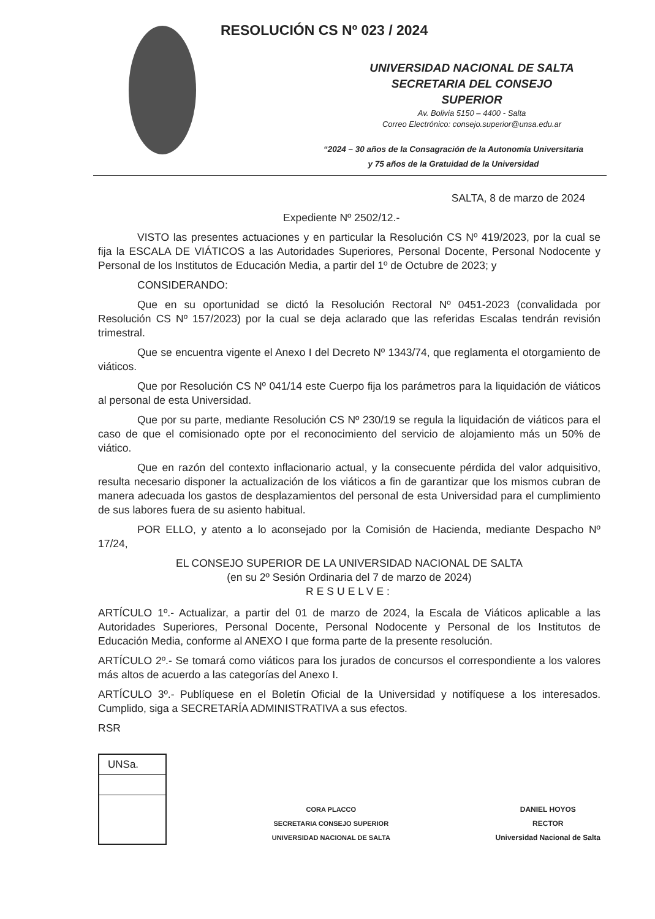RESOLUCIÓN CS Nº 023 / 2024
UNIVERSIDAD NACIONAL DE SALTA
SECRETARIA DEL CONSEJO
SUPERIOR
Av. Bolivia 5150 – 4400 - Salta
Correo Electrónico: consejo.superior@unsa.edu.ar
“2024 – 30 años de la Consagración de la Autonomía Universitaria
y 75 años de la Gratuidad de la Universidad
SALTA, 8 de marzo de 2024
Expediente Nº 2502/12.-
VISTO las presentes actuaciones y en particular la Resolución CS Nº 419/2023, por la cual se fija la ESCALA DE VIÁTICOS a las Autoridades Superiores, Personal Docente, Personal Nodocente y Personal de los Institutos de Educación Media, a partir del 1º de Octubre de 2023; y
CONSIDERANDO:
Que en su oportunidad se dictó la Resolución Rectoral Nº 0451-2023 (convalidada por Resolución CS Nº 157/2023) por la cual se deja aclarado que las referidas Escalas tendrán revisión trimestral.
Que se encuentra vigente el Anexo I del Decreto Nº 1343/74, que reglamenta el otorgamiento de viáticos.
Que por Resolución CS Nº 041/14 este Cuerpo fija los parámetros para la liquidación de viáticos al personal de esta Universidad.
Que por su parte, mediante Resolución CS Nº 230/19 se regula la liquidación de viáticos para el caso de que el comisionado opte por el reconocimiento del servicio de alojamiento más un 50% de viático.
Que en razón del contexto inflacionario actual, y la consecuente pérdida del valor adquisitivo, resulta necesario disponer la actualización de los viáticos a fin de garantizar que los mismos cubran de manera adecuada los gastos de desplazamientos del personal de esta Universidad para el cumplimiento de sus labores fuera de su asiento habitual.
POR ELLO, y atento a lo aconsejado por la Comisión de Hacienda, mediante Despacho Nº 17/24,
EL CONSEJO SUPERIOR DE LA UNIVERSIDAD NACIONAL DE SALTA
(en su 2º Sesión Ordinaria del 7 de marzo de 2024)
RESUELVE:
ARTÍCULO 1º.- Actualizar, a partir del 01 de marzo de 2024, la Escala de Viáticos aplicable a las Autoridades Superiores, Personal Docente, Personal Nodocente y Personal de los Institutos de Educación Media, conforme al ANEXO I que forma parte de la presente resolución.
ARTÍCULO 2º.- Se tomará como viáticos para los jurados de concursos el correspondiente a los valores más altos de acuerdo a las categorías del Anexo I.
ARTÍCULO 3º.- Publíquese en el Boletín Oficial de la Universidad y notifíquese a los interesados. Cumplido, siga a SECRETARÍA ADMINISTRATIVA a sus efectos.
RSR
UNSa.
CORA PLACCO
SECRETARIA CONSEJO SUPERIOR
UNIVERSIDAD NACIONAL DE SALTA
DANIEL HOYOS
RECTOR
Universidad Nacional de Salta